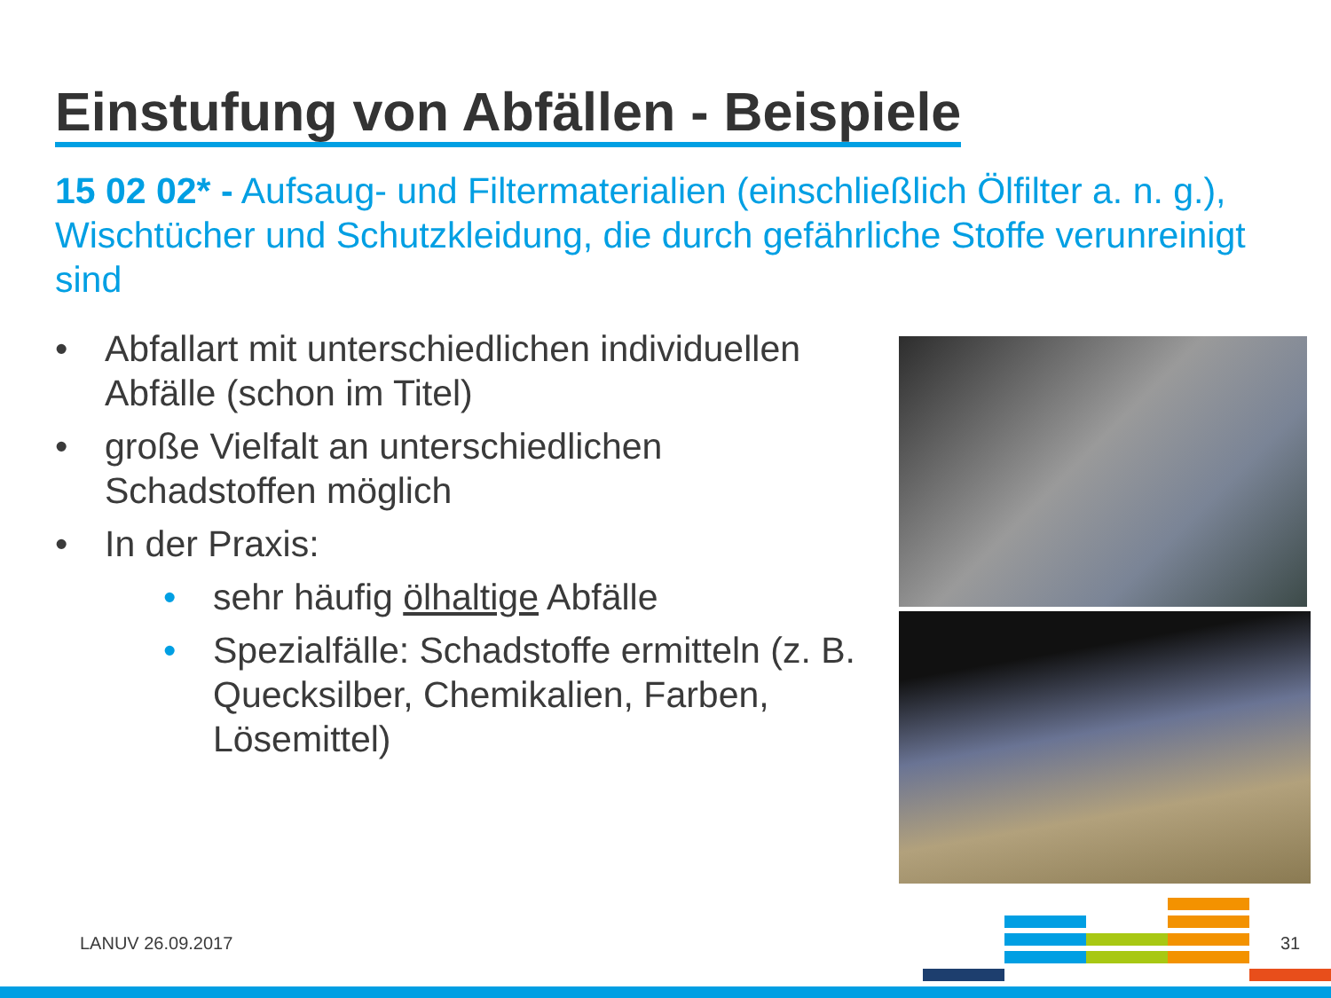Einstufung von Abfällen - Beispiele
15 02 02* - Aufsaug- und Filtermaterialien (einschließlich Ölfilter a. n. g.), Wischtücher und Schutzkleidung, die durch gefährliche Stoffe verunreinigt sind
• Abfallart mit unterschiedlichen individuellen Abfälle (schon im Titel)
• große Vielfalt an unterschiedlichen Schadstoffen möglich
• In der Praxis:
• sehr häufig ölhaltige Abfälle
• Spezialfälle: Schadstoffe ermitteln (z. B. Quecksilber, Chemikalien, Farben, Lösemittel)
LANUV 26.09.2017 31